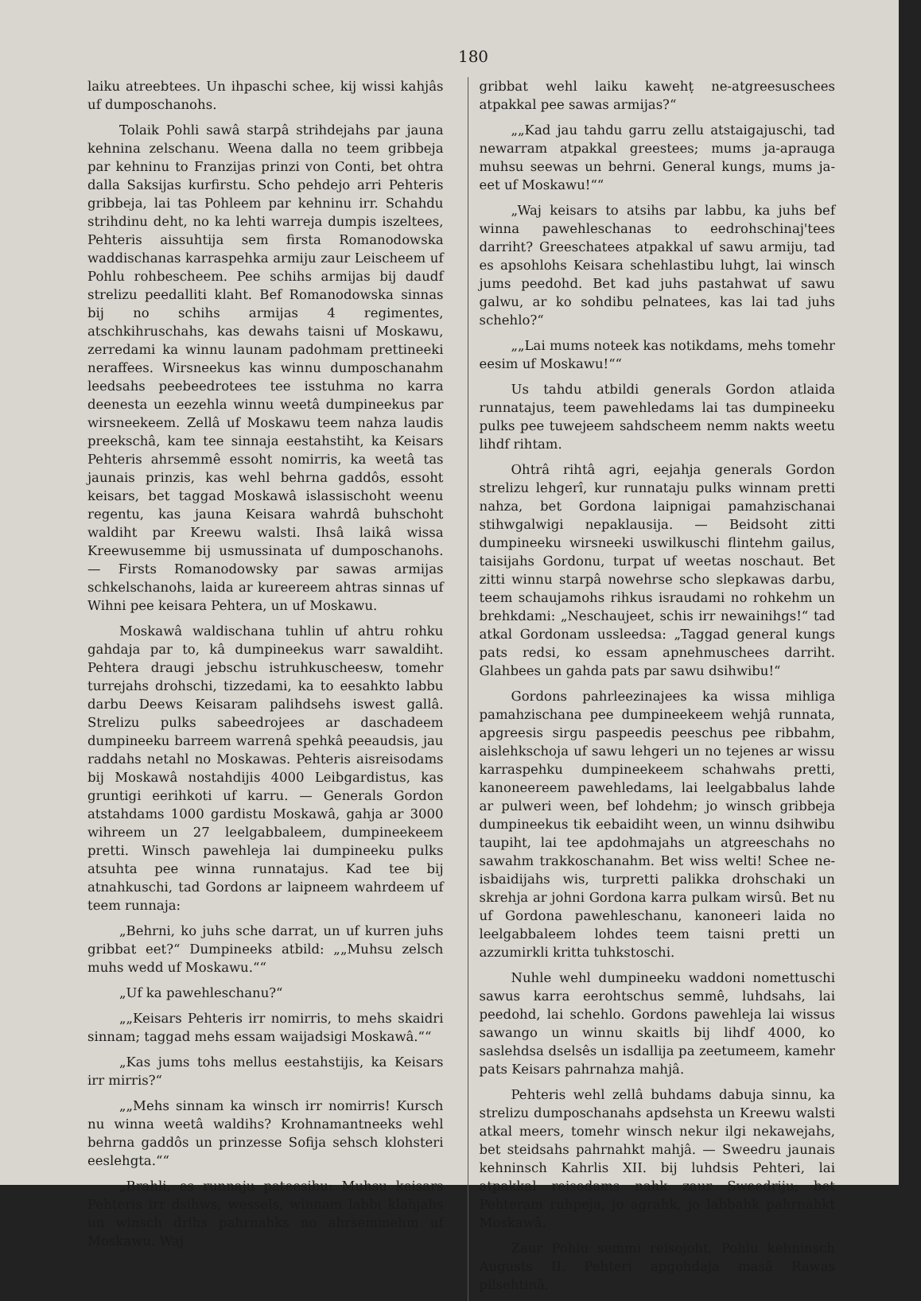180
laiku atreebtees. Un ihpaschi schee, kij wissi kahjâs uf dumposchanohs.
Tolaik Pohli sawâ starpâ strihdejahs par jauna kehnina zelschanu. Weena dalla no teem gribbeja par kehninu to Franzijas prinzi von Conti, bet ohtra dalla Saksijas kurfirstu. Scho pehdejo arri Pehteris gribbeja, lai tas Pohleem par kehninu irr. Schahdu strihdinu deht, no ka lehti warreja dumpis iszeltees, Pehteris aissuhtija sem firsta Romanodowska waddischanas karraspehka armiju zaur Leischeem uf Pohlu rohbescheem. Pee schihs armijas bij daudf strelizu peedalliti klaht. Bef Romanodowska sinnas bij no schihs armijas 4 regimentes, atschkihruschahs, kas dewahs taisni uf Moskawu, zerredami ka winnu launam padohmam prettineeki neraffees. Wirsneekus kas winnu dumposchanahm leedsahs peebeedrotees tee isstuhma no karra deenesta un eezehla winnu weetâ dumpineekus par wirsneekeem. Zellâ uf Moskawu teem nahza laudis preekschâ, kam tee sinnaja eestahstiht, ka Keisars Pehteris ahrsemmê essoht nomirris, ka weetâ tas jaunais prinzis, kas wehl behrna gaddôs, essoht keisars, bet taggad Moskawâ islassischoht weenu regentu, kas jauna Keisara wahrdâ buhschoht waldiht par Kreewu walsti. Ihsâ laikâ wissa Kreewusemme bij usmussinata uf dumposchanohs. — Firsts Romanodowsky par sawas armijas schkelschanohs, laida ar kureereem ahtras sinnas uf Wihni pee keisara Pehtera, un uf Moskawu.
Moskawâ waldischana tuhlin uf ahtru rohku gahdaja par to, kâ dumpineekus warr sawaldiht. Pehtera draugi jebschu istruhkuscheesw, tomehr turrejahs drohschi, tizzedami, ka to eesahkto labbu darbu Deews Keisaram palihdsehs iswest gallâ. Strelizu pulks sabeedrojees ar daschadeem dumpineeku barreem warrenâ spehkâ peeaudsis, jau raddahs netahl no Moskawas. Pehteris aisreisodams bij Moskawâ nostahdijis 4000 Leibgardistus, kas gruntigi eerihkoti uf karru. — Generals Gordon atstahdams 1000 gardistu Moskawâ, gahja ar 3000 wihreem un 27 leelgabbaleem, dumpineekeem pretti. Winsch pawehleja lai dumpineeku pulks atsuhta pee winna runnatajus. Kad tee bij atnahkuschi, tad Gordons ar laipneem wahrdeem uf teem runnaja:
„Behrni, ko juhs sche darrat, un uf kurren juhs gribbat eet?“ Dumpineeks atbild: „„Muhsu zelsch muhs wedd uf Moskawu.““
„Uf ka pawehleschanu?“
„„Keisars Pehteris irr nomirris, to mehs skaidri sinnam; taggad mehs essam waijadsigi Moskawâ.““
„Kas jums tohs mellus eestahstijis, ka Keisars irr mirris?“
„„Mehs sinnam ka winsch irr nomirris! Kursch nu winna weetâ waldihs? Krohnamantneeks wehl behrna gaddôs un prinzesse Sofija sehsch klohsteri eeslehgta.““
„Brahli, es runnaju pateesibu: Muhsu keisars Pehteris irr dsihws, wessels, winnam labbi klahjahs un winsch drihs pahrnahks no ahrsemmehm uf Moskawu. Waj
gribbat wehl laiku kawehṭ ne-atgreesuschees atpakkal pee sawas armijas?“
„„Kad jau tahdu garru zellu atstaigajuschi, tad newarram atpakkal greestees; mums ja-aprauga muhsu seewas un behrni. General kungs, mums ja-eet uf Moskawu!““
„Waj keisars to atsihs par labbu, ka juhs bef winna pawehleschanas to eedrohschinaj'tees darriht? Greeschatees atpakkal uf sawu armiju, tad es apsohlohs Keisara schehlastibu luhgt, lai winsch jums peedohd. Bet kad juhs pastahwat uf sawu galwu, ar ko sohdibu pelnatees, kas lai tad juhs schehlo?“
„„Lai mums noteek kas notikdams, mehs tomehr eesim uf Moskawu!““
Us tahdu atbildi generals Gordon atlaida runnatajus, teem pawehledams lai tas dumpineeku pulks pee tuwejeem sahdscheem nemm nakts weetu lihdf rihtam.
Ohtrâ rihtâ agri, eejahja generals Gordon strelizu lehgerî, kur runnataju pulks winnam pretti nahza, bet Gordona laipnigai pamahzischanai stihwgalwigi nepaklausija. — Beidsoht zitti dumpineeku wirsneeki uswilkuschi flintehm gailus, taisijahs Gordonu, turpat uf weetas noschaut. Bet zitti winnu starpâ nowehrse scho slepkawas darbu, teem schaujamohs rihkus israudami no rohkehm un brehkdami: „Neschaujeet, schis irr newainihgs!“ tad atkal Gordonam ussleedsa: „Taggad general kungs pats redsi, ko essam apnehmuschees darriht. Glahbees un gahda pats par sawu dsihwibu!“
Gordons pahrleezinajees ka wissa mihliga pamahzischana pee dumpineekeem wehjâ runnata, apgreesis sirgu paspeedis peeschus pee ribbahm, aislehkschoja uf sawu lehgeri un no tejenes ar wissu karraspehku dumpineekeem schahwahs pretti, kanoneereem pawehledams, lai leelgabbalus lahde ar pulweri ween, bef lohdehm; jo winsch gribbeja dumpineekus tik eebaidiht ween, un winnu dsihwibu taupiht, lai tee apdohmajahs un atgreeschahs no sawahm trakkoschanahm. Bet wiss welti! Schee ne-isbaidijahs wis, turpretti palikka drohschaki un skrehja ar johni Gordona karra pulkam wirsû. Bet nu uf Gordona pawehleschanu, kanoneeri laida no leelgabbaleem lohdes teem taisni pretti un azzumirkli kritta tuhkstoschi.
Nuhle wehl dumpineeku waddoni nomettuschi sawus karra eerohtschus semmê, luhdsahs, lai peedohd, lai schehlo. Gordons pawehleja lai wissus sawango un winnu skaitls bij lihdf 4000, ko saslehdsa dselsês un isdallija pa zeetumeem, kamehr pats Keisars pahrnahza mahjâ.
Pehteris wehl zellâ buhdams dabuja sinnu, ka strelizu dumposchanahs apdsehsta un Kreewu walsti atkal meers, tomehr winsch nekur ilgi nekawejahs, bet steidsahs pahrnahkt mahjâ. — Sweedru jaunais kehninsch Kahrlis XII. bij luhdsis Pehteri, lai atpakkal reisodams nahk zaur Sweedriju; bet Pehteram ruhpeja, jo agrahk, jo labbahk pahrnahkt Moskawâ.
Zaur Pohlu semmi reisojoht, Pohlu kehninsch Augusts II. Pehteri apgohdaja masâ Rawas pilsehtinâ.